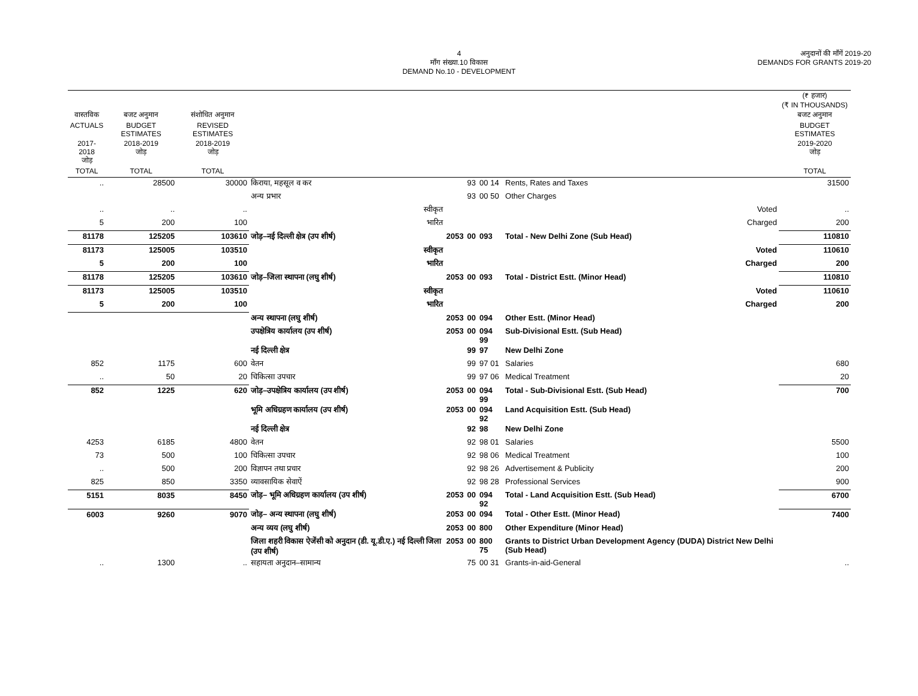4
माँग संख्या.10 विकास
DEMAND No.10 - DEVELOPMENT
अनुदानों की माँगें 2019-20
DEMANDS FOR GRANTS 2019-20
| | | | | | | | | (₹ हजार) (₹ IN THOUSANDS) |
| वास्तविक | बजट अनुमान | संशोधित अनुमान | | | | | | बजट अनुमान |
| ACTUALS | BUDGET ESTIMATES | REVISED ESTIMATES | | | | | | BUDGET ESTIMATES |
| 2017-2018 जोड़ | 2018-2019 जोड़ | 2018-2019 जोड़ | | | | | | 2019-2020 जोड़ |
| TOTAL | TOTAL | TOTAL | | | | | | TOTAL |
| .. | 28500 | 30000 | किराया, महसूल व कर | | 93 | 00 14 | Rents, Rates and Taxes | 31500 |
| | | | अन्य प्रभार | | 93 | 00 50 | Other Charges | |
| .. | .. | .. | स्वीकृत | | | | Voted | .. |
| 5 | 200 | 100 | भारित | | | | Charged | 200 |
| 81178 | 125205 | 103610 | जोड़–नई दिल्ली क्षेत्र (उप शीर्ष) | 2053 | 00 | 093 | Total - New Delhi Zone (Sub Head) | 110810 |
| 81173 | 125005 | 103510 | स्वीकृत | | | | Voted | 110610 |
| 5 | 200 | 100 | भारित | | | | Charged | 200 |
| 81178 | 125205 | 103610 | जोड़–जिला स्थापना (लघु शीर्ष) | 2053 | 00 | 093 | Total - District Estt. (Minor Head) | 110810 |
| 81173 | 125005 | 103510 | स्वीकृत | | | | Voted | 110610 |
| 5 | 200 | 100 | भारित | | | | Charged | 200 |
| | | | अन्य स्थापना (लघु शीर्ष) | 2053 | 00 | 094 | Other Estt. (Minor Head) | |
| | | | उपक्षेत्रिय कार्यालय (उप शीर्ष) | 2053 | 00 | 094 99 | Sub-Divisional Estt. (Sub Head) | |
| | | | नई दिल्ली क्षेत्र | | 99 | 97 | New Delhi Zone | |
| 852 | 1175 | 600 | वेतन | | 99 | 97 01 | Salaries | 680 |
| .. | 50 | 20 | चिकित्सा उपचार | | 99 | 97 06 | Medical Treatment | 20 |
| 852 | 1225 | 620 | जोड़–उपक्षेत्रिय कार्यालय (उप शीर्ष) | 2053 | 00 | 094 99 | Total - Sub-Divisional Estt. (Sub Head) | 700 |
| | | | भूमि अधिग्रहण कार्यालय (उप शीर्ष) | 2053 | 00 | 094 92 | Land Acquisition Estt. (Sub Head) | |
| | | | नई दिल्ली क्षेत्र | | 92 | 98 | New Delhi Zone | |
| 4253 | 6185 | 4800 | वेतन | | 92 | 98 01 | Salaries | 5500 |
| 73 | 500 | 100 | चिकित्सा उपचार | | 92 | 98 06 | Medical Treatment | 100 |
| .. | 500 | 200 | विज्ञापन तथा प्रचार | | 92 | 98 26 | Advertisement & Publicity | 200 |
| 825 | 850 | 3350 | व्यावसायिक सेवाऐं | | 92 | 98 28 | Professional Services | 900 |
| 5151 | 8035 | 8450 | जोड़– भूमि अधिग्रहण कार्यालय (उप शीर्ष) | 2053 | 00 | 094 92 | Total - Land Acquisition Estt. (Sub Head) | 6700 |
| 6003 | 9260 | 9070 | जोड़– अन्य स्थापना (लघु शीर्ष) | 2053 | 00 | 094 | Total - Other Estt. (Minor Head) | 7400 |
| | | | अन्य व्यय (लघु शीर्ष) | 2053 | 00 | 800 | Other Expenditure (Minor Head) | |
| | | | जिला शहरी विकास ऐजेंसी को अनुदान (डी. यू.डी.ए.) नई दिल्ली जिला (उप शीर्ष) | 2053 | 00 | 800 75 | Grants to District Urban Development Agency (DUDA) District New Delhi (Sub Head) | |
| .. | 1300 | .. | सहायता अनुदान–सामान्य | | 75 | 00 31 | Grants-in-aid-General | .. |